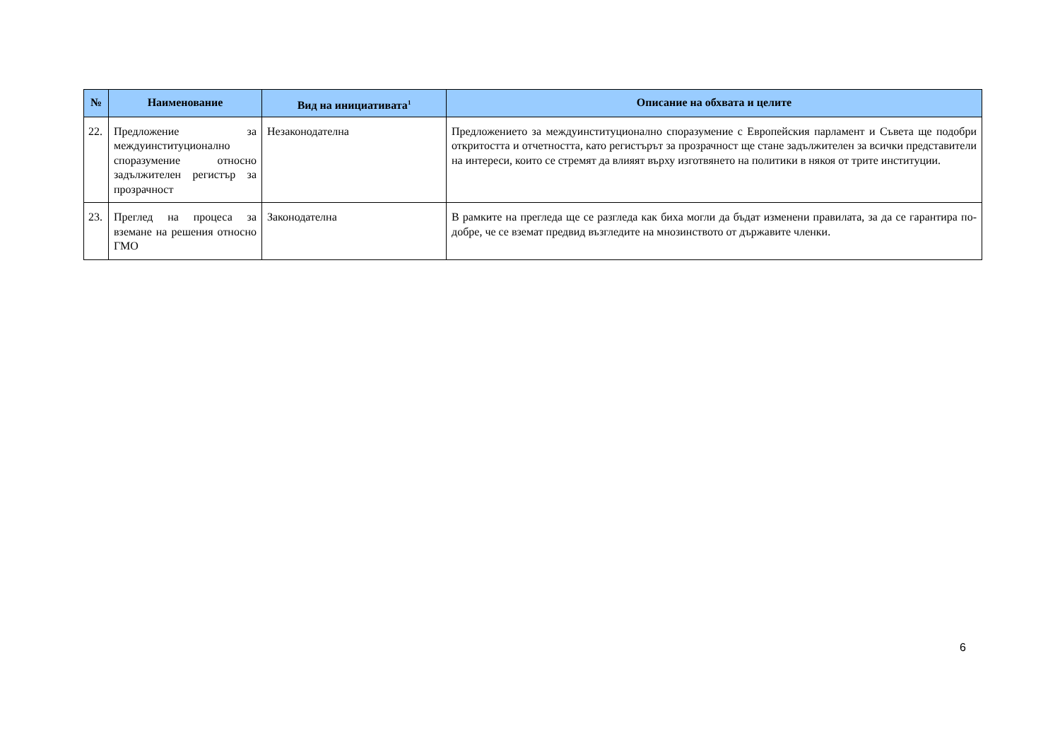| № | Наименование | Вид на инициативата<sup>1</sup> | Описание на обхвата и целите |
| --- | --- | --- | --- |
| 22. | Предложение за междуинституционално споразумение относно задължителен регистър за прозрачност | Незаконодателна | Предложението за междуинституционално споразумение с Европейския парламент и Съвета ще подобри откритостта и отчетността, като регистърът за прозрачност ще стане задължителен за всички представители на интереси, които се стремят да влияят върху изготвянето на политики в някоя от трите институции. |
| 23. | Преглед на процеса за вземане на решения относно ГМО | Законодателна | В рамките на прегледа ще се разгледа как биха могли да бъдат изменени правилата, за да се гарантира по-добре, че се вземат предвид възгледите на мнозинството от държавите членки. |
6